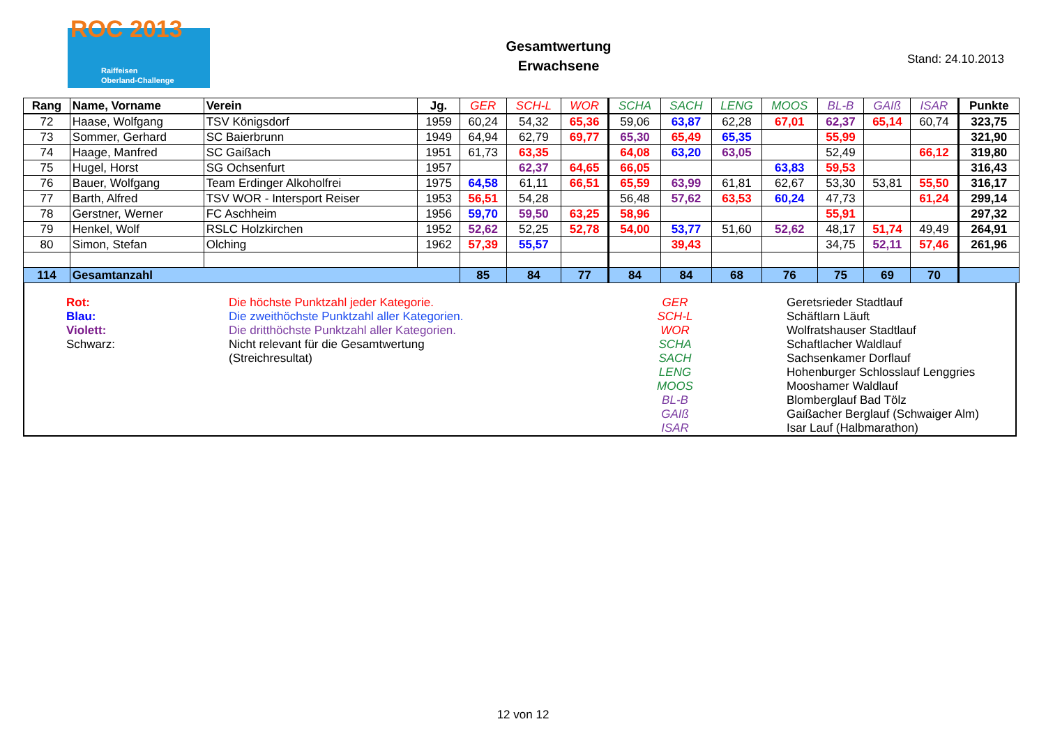ROC 2013
Raiffeisen
Oberland-Challenge
Gesamtwertung
Erwachsene
Stand: 24.10.2013
| Rang | Name, Vorname | Verein | Jg. | GER | SCH-L | WOR | SCHA | SACH | LENG | MOOS | BL-B | GAIß | ISAR | Punkte |
| --- | --- | --- | --- | --- | --- | --- | --- | --- | --- | --- | --- | --- | --- | --- |
| 72 | Haase, Wolfgang | TSV Königsdorf | 1959 | 60,24 | 54,32 | 65,36 | 59,06 | 63,87 | 62,28 | 67,01 | 62,37 | 65,14 | 60,74 | 323,75 |
| 73 | Sommer, Gerhard | SC Baierbrunn | 1949 | 64,94 | 62,79 | 69,77 | 65,30 | 65,49 | 65,35 | | 55,99 | | | 321,90 |
| 74 | Haage, Manfred | SC Gaißach | 1951 | 61,73 | 63,35 | | 64,08 | 63,20 | 63,05 | | 52,49 | | 66,12 | 319,80 |
| 75 | Hugel, Horst | SG Ochsenfurt | 1957 | | 62,37 | 64,65 | 66,05 | | | 63,83 | 59,53 | | | 316,43 |
| 76 | Bauer, Wolfgang | Team Erdinger Alkoholfrei | 1975 | 64,58 | 61,11 | 66,51 | 65,59 | 63,99 | 61,81 | 62,67 | 53,30 | 53,81 | 55,50 | 316,17 |
| 77 | Barth, Alfred | TSV WOR - Intersport Reiser | 1953 | 56,51 | 54,28 | | 56,48 | 57,62 | 63,53 | 60,24 | 47,73 | | 61,24 | 299,14 |
| 78 | Gerstner, Werner | FC Aschheim | 1956 | 59,70 | 59,50 | 63,25 | 58,96 | | | | 55,91 | | | 297,32 |
| 79 | Henkel, Wolf | RSLC Holzkirchen | 1952 | 52,62 | 52,25 | 52,78 | 54,00 | 53,77 | 51,60 | 52,62 | 48,17 | 51,74 | 49,49 | 264,91 |
| 80 | Simon, Stefan | Olching | 1962 | 57,39 | 55,57 | | | 39,43 | | | 34,75 | 52,11 | 57,46 | 261,96 |
| 114 | Gesamtanzahl | | | 85 | 84 | 77 | 84 | 84 | 68 | 76 | 75 | 69 | 70 | |
Rot:
Blau:
Violett:
Schwarz:
Die höchste Punktzahl jeder Kategorie.
Die zweithöchste Punktzahl aller Kategorien.
Die dritthöchste Punktzahl aller Kategorien.
Nicht relevant für die Gesamtwertung
(Streichresultat)
GER
SCH-L
WOR
SCHA
SACH
LENG
MOOS
BL-B
GAIß
ISAR
Geretsrieder Stadtlauf
Schäftlarn Läuft
Wolfratshauser Stadtlauf
Schaftlacher Waldlauf
Sachsenkamer Dorflauf
Hohenburger Schlosslauf Lenggries
Mooshamer Waldlauf
Blomberglauf Bad Tölz
Gaißacher Berglauf (Schwaiger Alm)
Isar Lauf (Halbmarathon)
12 von 12